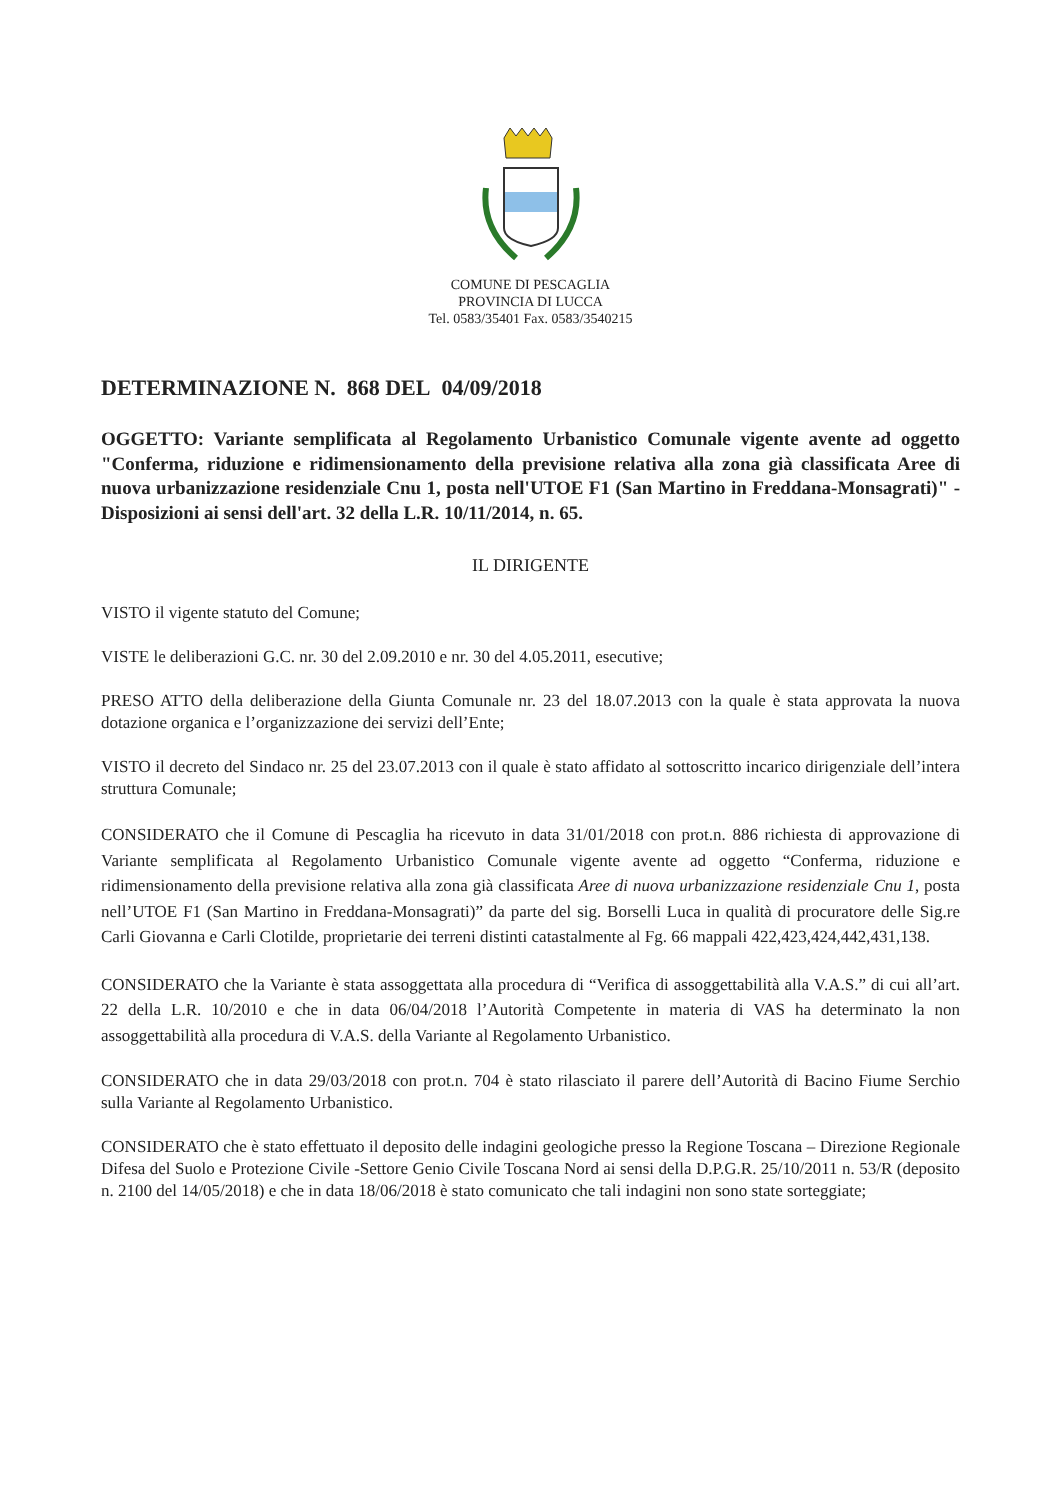COMUNE DI PESCAGLIA
PROVINCIA DI LUCCA
Tel. 0583/35401 Fax. 0583/3540215
DETERMINAZIONE N. 868 DEL 04/09/2018
OGGETTO: Variante semplificata al Regolamento Urbanistico Comunale vigente avente ad oggetto "Conferma, riduzione e ridimensionamento della previsione relativa alla zona già classificata Aree di nuova urbanizzazione residenziale Cnu 1, posta nell'UTOE F1 (San Martino in Freddana-Monsagrati)" - Disposizioni ai sensi dell'art. 32 della L.R. 10/11/2014, n. 65.
IL DIRIGENTE
VISTO il vigente statuto del Comune;
VISTE le deliberazioni G.C. nr. 30 del 2.09.2010 e nr. 30 del 4.05.2011, esecutive;
PRESO ATTO della deliberazione della Giunta Comunale nr. 23 del 18.07.2013 con la quale è stata approvata la nuova dotazione organica e l’organizzazione dei servizi dell’Ente;
VISTO il decreto del Sindaco nr. 25 del 23.07.2013 con il quale è stato affidato al sottoscritto incarico dirigenziale dell’intera struttura Comunale;
CONSIDERATO che il Comune di Pescaglia ha ricevuto in data 31/01/2018 con prot.n. 886 richiesta di approvazione di Variante semplificata al Regolamento Urbanistico Comunale vigente avente ad oggetto “Conferma, riduzione e ridimensionamento della previsione relativa alla zona già classificata Aree di nuova urbanizzazione residenziale Cnu 1, posta nell’UTOE F1 (San Martino in Freddana-Monsagrati)” da parte del sig. Borselli Luca in qualità di procuratore delle Sig.re Carli Giovanna e Carli Clotilde, proprietarie dei terreni distinti catastalmente al Fg. 66 mappali 422,423,424,442,431,138.
CONSIDERATO che la Variante è stata assoggettata alla procedura di “Verifica di assoggettabilità alla V.A.S.” di cui all’art. 22 della L.R. 10/2010 e che in data 06/04/2018 l’Autorità Competente in materia di VAS ha determinato la non assoggettabilità alla procedura di V.A.S. della Variante al Regolamento Urbanistico.
CONSIDERATO che in data 29/03/2018 con prot.n. 704 è stato rilasciato il parere dell’Autorità di Bacino Fiume Serchio sulla Variante al Regolamento Urbanistico.
CONSIDERATO che è stato effettuato il deposito delle indagini geologiche presso la Regione Toscana – Direzione Regionale Difesa del Suolo e Protezione Civile -Settore Genio Civile Toscana Nord ai sensi della D.P.G.R. 25/10/2011 n. 53/R (deposito n. 2100 del 14/05/2018) e che in data 18/06/2018 è stato comunicato che tali indagini non sono state sorteggiate;